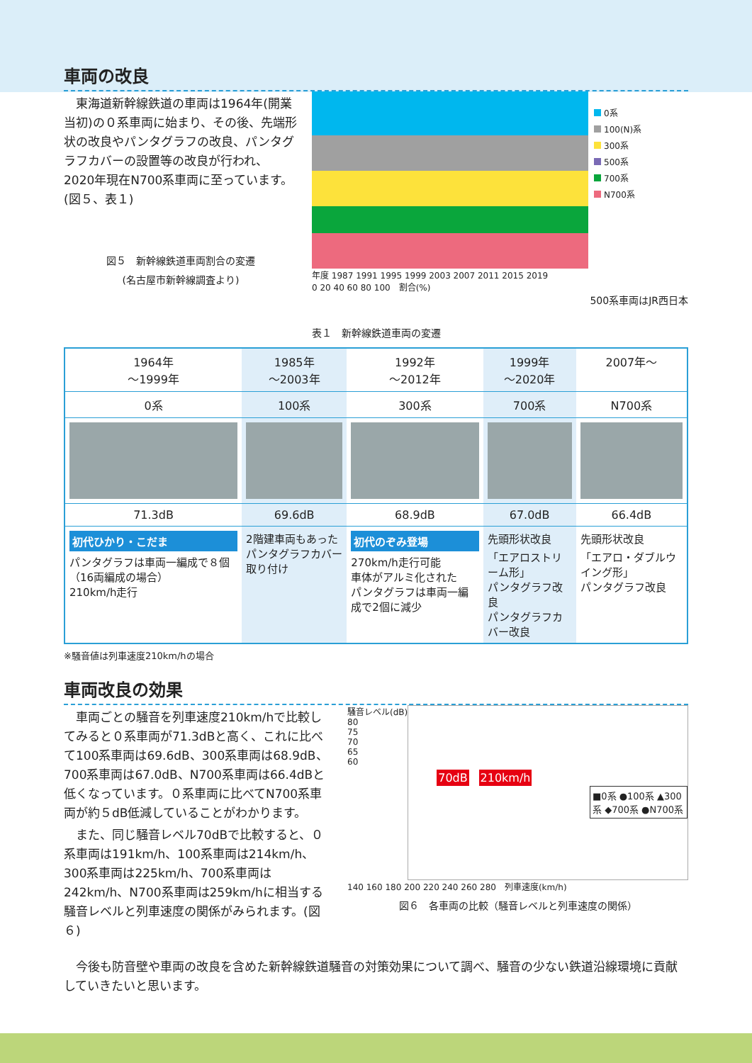車両の改良
　東海道新幹線鉄道の車両は1964年(開業当初)の０系車両に始まり、その後、先端形状の改良やパンタグラフの改良、パンタグラフカバーの設置等の改良が行われ、2020年現在N700系車両に至っています。(図５、表１)
図５　新幹線鉄道車両割合の変遷
(名古屋市新幹線調査より)
0系
100(N)系
300系
500系
700系
N700系
年度 1987 1991 1995 1999 2003 2007 2011 2015 2019
0 20 40 60 80 100　割合(%)
500系車両はJR西日本
表１　新幹線鉄道車両の変遷
| 1964年 ～1999年 | 1985年 ～2003年 | 1992年 ～2012年 | 1999年 ～2020年 | 2007年～ |
| 0系 | 100系 | 300系 | 700系 | N700系 |
| 71.3dB | 69.6dB | 68.9dB | 67.0dB | 66.4dB |
| 初代ひかり・こだま パンタグラフは車両一編成で８個（16両編成の場合） 210km/h走行 | 2階建車両もあった パンタグラフカバー取り付け | 初代のぞみ登場 270km/h走行可能 車体がアルミ化された パンタグラフは車両一編成で2個に減少 | 先頭形状改良 「エアロストリーム形」 パンタグラフ改良 パンタグラフカバー改良 | 先頭形状改良 「エアロ・ダブルウイング形」 パンタグラフ改良 |
※騒音値は列車速度210km/hの場合
車両改良の効果
　車両ごとの騒音を列車速度210km/hで比較してみると０系車両が71.3dBと高く、これに比べて100系車両は69.6dB、300系車両は68.9dB、700系車両は67.0dB、N700系車両は66.4dBと低くなっています。０系車両に比べてN700系車両が約５dB低減していることがわかります。
　また、同じ騒音レベル70dBで比較すると、０系車両は191km/h、100系車両は214km/h、300系車両は225km/h、700系車両は242km/h、N700系車両は259km/hに相当する騒音レベルと列車速度の関係がみられます。(図６)
騒音レベル(dB)
80
75
70
65
60
70dB 210km/h
■0系 ●100系 ▲300系 ◆700系 ●N700系
140 160 180 200 220 240 260 280　列車速度(km/h)
図６　各車両の比較（騒音レベルと列車速度の関係）
　今後も防音壁や車両の改良を含めた新幹線鉄道騒音の対策効果について調べ、騒音の少ない鉄道沿線環境に貢献していきたいと思います。